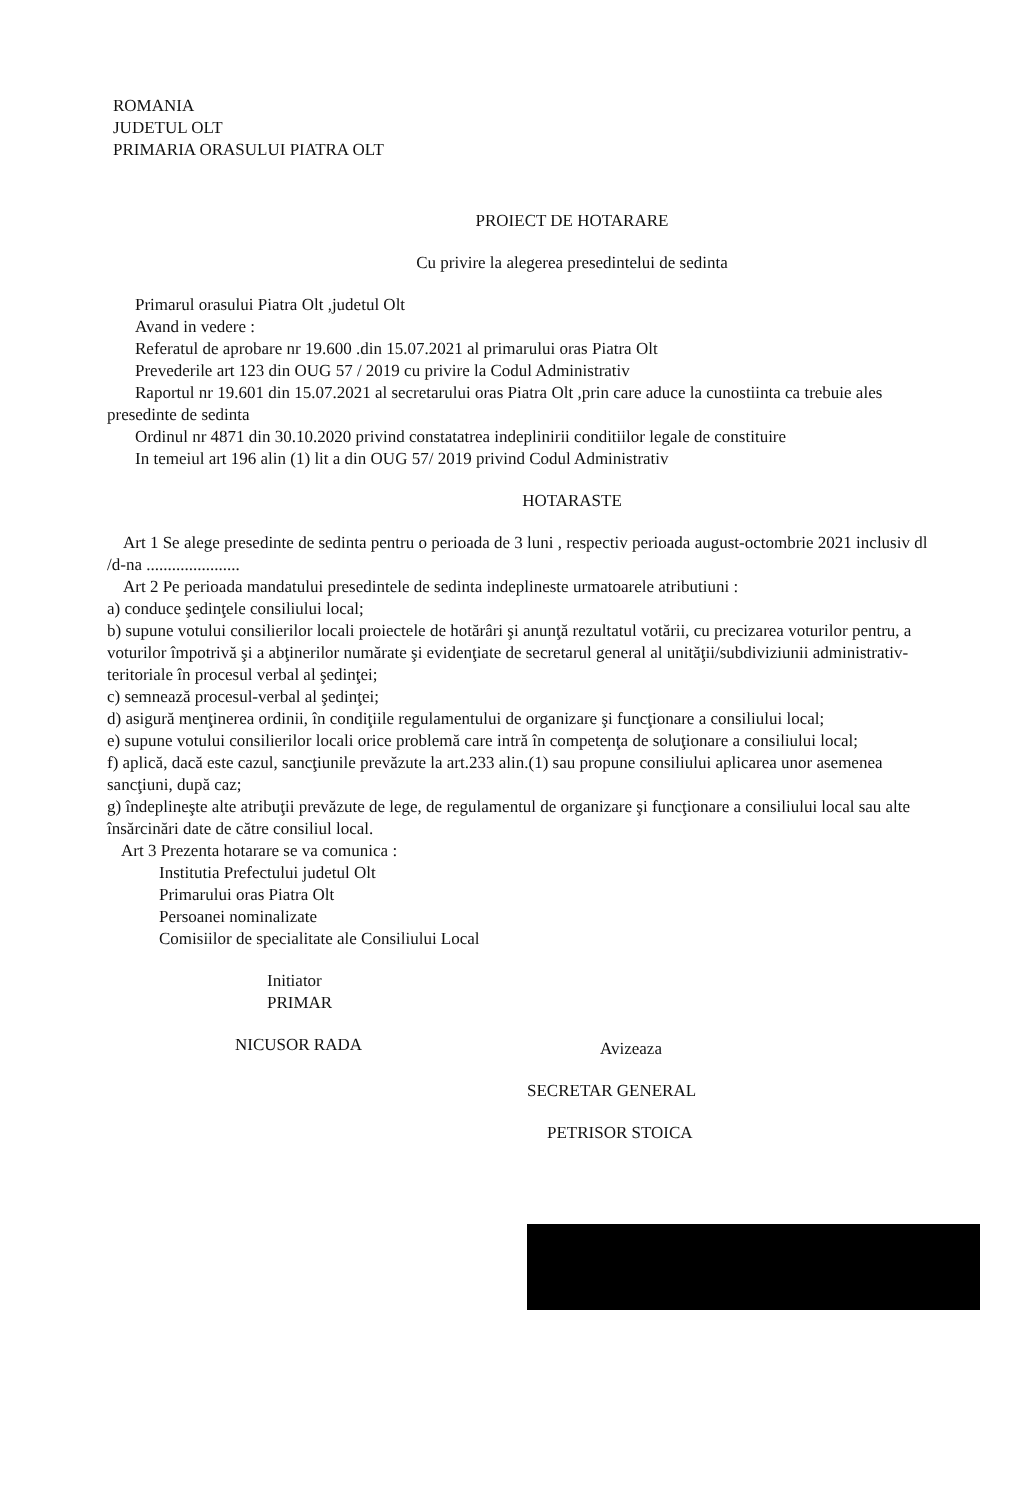ROMANIA
JUDETUL OLT
PRIMARIA ORASULUI PIATRA OLT
PROIECT DE HOTARARE
Cu privire la alegerea presedintelui de sedinta
Primarul orasului Piatra Olt ,judetul Olt
Avand in vedere :
Referatul de aprobare nr 19.600 .din 15.07.2021 al primarului oras Piatra Olt
Prevederile art 123 din OUG 57 / 2019 cu privire la Codul Administrativ
Raportul nr 19.601 din 15.07.2021 al secretarului oras Piatra Olt ,prin care aduce la cunostiinta ca trebuie ales presedinte de sedinta
Ordinul nr 4871 din 30.10.2020 privind constatatrea indeplinirii conditiilor legale de constituire
In temeiul art 196 alin (1) lit a din OUG 57/ 2019 privind Codul Administrativ
HOTARASTE
Art 1 Se alege presedinte de sedinta pentru o perioada de 3 luni , respectiv perioada august-octombrie 2021 inclusiv dl /d-na ......................
Art 2 Pe perioada mandatului presedintele de sedinta indeplineste urmatoarele atributiuni :
a) conduce şedinţele consiliului local;
b) supune votului consilierilor locali proiectele de hotărâri şi anunţă rezultatul votării, cu precizarea voturilor pentru, a voturilor împotrivă şi a abţinerilor numărate şi evidenţiate de secretarul general al unităţii/subdiviziunii administrativ-teritoriale în procesul verbal al şedinţei;
c) semnează procesul-verbal al şedinţei;
d) asigură menţinerea ordinii, în condiţiile regulamentului de organizare şi funcţionare a consiliului local;
e) supune votului consilierilor locali orice problemă care intră în competenţa de soluţionare a consiliului local;
f) aplică, dacă este cazul, sancţiunile prevăzute la art.233 alin.(1) sau propune consiliului aplicarea unor asemenea sancţiuni, după caz;
g) îndeplineşte alte atribuţii prevăzute de lege, de regulamentul de organizare şi funcţionare a consiliului local sau alte însărcinări date de către consiliul local.
Art 3 Prezenta hotarare se va comunica :
Institutia Prefectului judetul Olt
Primarului oras Piatra Olt
Persoanei nominalizate
Comisiilor de specialitate ale Consiliului Local
Initiator
PRIMAR
NICUSOR RADA
Avizeaza
SECRETAR GENERAL
PETRISOR STOICA